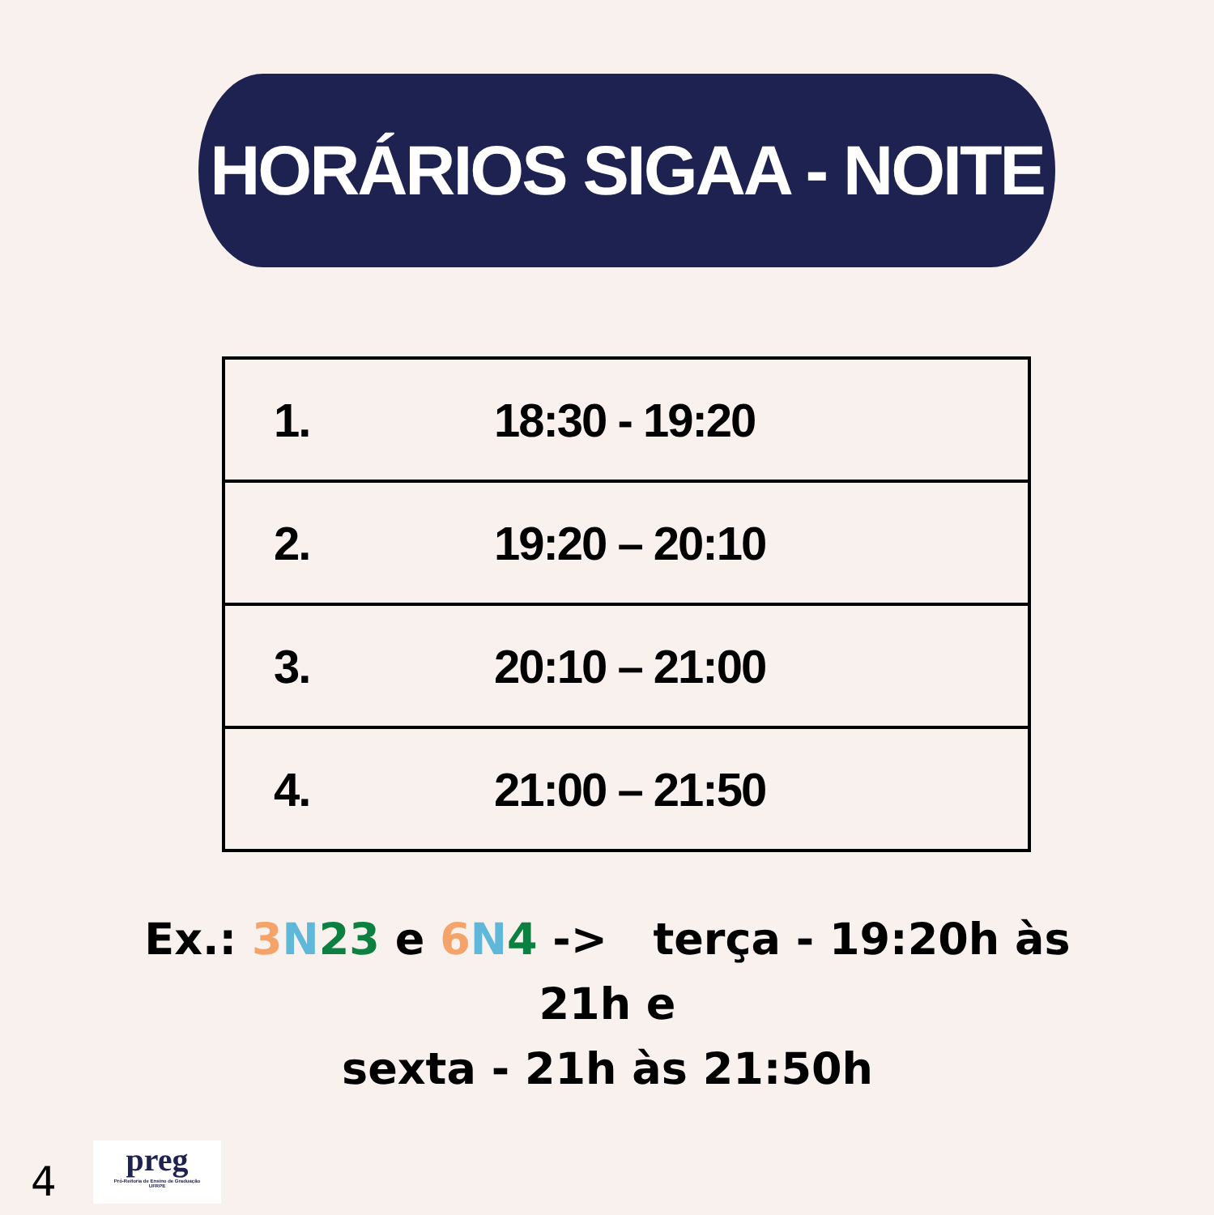HORÁRIOS SIGAA - NOITE
| 1. | 18:30 - 19:20 |
| 2. | 19:20 – 20:10 |
| 3. | 20:10 – 21:00 |
| 4. | 21:00 – 21:50 |
Ex.: 3 N 23 e 6 N 4 -> terça - 19:20h às 21h e
sexta - 21h às 21:50h
4
preg
Pró-Reitoria de Ensino de Graduação
UFRPE